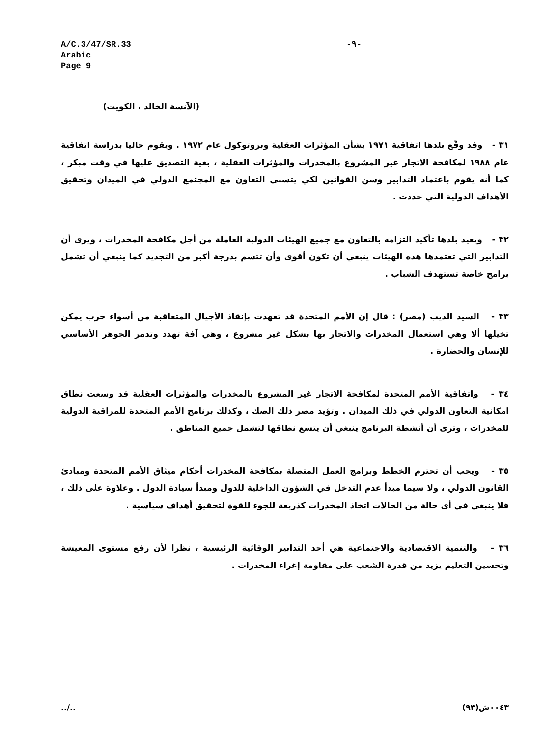A/C.3/47/SR.33
Arabic
Page 9
-٩-
(الآنسة الخالد ، الكويت)
٣١ - وقد وقّع بلدها اتفاقية ١٩٧١ بشأن المؤثرات العقلية وبروتوكول عام ١٩٧٢ . ويقوم حاليا بدراسة اتفاقية عام ١٩٨٨ لمكافحة الاتجار غير المشروع بالمخدرات والمؤثرات العقلية ، بغية التصديق عليها في وقت مبكر ، كما أنه يقوم باعتماد التدابير وسن القوانين لكي يتسنى التعاون مع المجتمع الدولي في الميدان وتحقيق الأهداف الدولية التي حددت .
٣٢ - ويعيد بلدها تأكيد التزامه بالتعاون مع جميع الهيئات الدولية العاملة من أجل مكافحة المخدرات ، ويرى أن التدابير التي تعتمدها هذه الهيئات ينبغي أن تكون أقوى وأن تتسم بدرجة أكبر من التجديد كما ينبغي أن تشمل برامج خاصة تستهدف الشباب .
٣٣ - السيد الديب (مصر) : قال إن الأمم المتحدة قد تعهدت بإنقاذ الأجيال المتعاقبة من أسواء حرب يمكن تخيلها ألا وهي استعمال المخدرات والاتجار بها بشكل غير مشروع ، وهي آفة تهدد وتدمر الجوهر الأساسي للإنسان والحضارة .
٣٤ - واتفاقية الأمم المتحدة لمكافحة الاتجار غير المشروع بالمخدرات والمؤثرات العقلية قد وسعت نطاق امكانية التعاون الدولي في ذلك الميدان . وتؤيد مصر ذلك الصك ، وكذلك برنامج الأمم المتحدة للمراقبة الدولية للمخدرات ، وترى أن أنشطة البرنامج ينبغي أن يتسع نطاقها لتشمل جميع المناطق .
٣٥ - ويجب أن تحترم الخطط وبرامج العمل المتصلة بمكافحة المخدرات أحكام ميثاق الأمم المتحدة ومبادئ القانون الدولي ، ولا سيما مبدأ عدم التدخل في الشؤون الداخلية للدول ومبدأ سيادة الدول . وعلاوة على ذلك ، فلا ينبغي في أي حالة من الحالات اتخاذ المخدرات كذريعة للجوء للقوة لتحقيق أهداف سياسية .
٣٦ - والتنمية الاقتصادية والاجتماعية هي أحد التدابير الوقائية الرئيسية ، نظرا لأن رفع مستوى المعيشة وتحسين التعليم يزيد من قدرة الشعب على مقاومة إغراء المخدرات .
../.. ٠٠٤٣ش(٩٣)